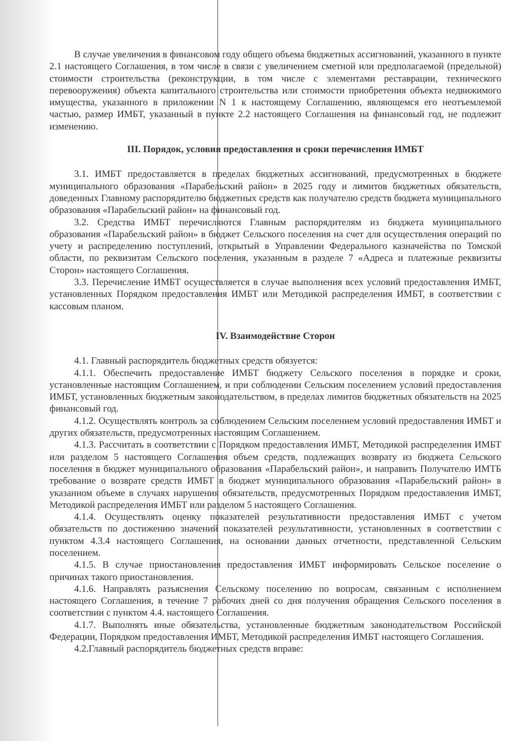В случае увеличения в финансовом году общего объема бюджетных ассигнований, указанного в пункте 2.1 настоящего Соглашения, в том числе в связи с увеличением сметной или предполагаемой (предельной) стоимости строительства (реконструкции, в том числе с элементами реставрации, технического перевооружения) объекта капитального строительства или стоимости приобретения объекта недвижимого имущества, указанного в приложении N 1 к настоящему Соглашению, являющемся его неотъемлемой частью, размер ИМБТ, указанный в пункте 2.2 настоящего Соглашения на финансовый год, не подлежит изменению.
III. Порядок, условия предоставления и сроки перечисления ИМБТ
3.1. ИМБТ предоставляется в пределах бюджетных ассигнований, предусмотренных в бюджете муниципального образования «Парабельский район» в 2025 году и лимитов бюджетных обязательств, доведенных Главному распорядителю бюджетных средств как получателю средств бюджета муниципального образования «Парабельский район» на финансовый год.
3.2. Средства ИМБТ перечисляются Главным распорядителям из бюджета муниципального образования «Парабельский район» в бюджет Сельского поселения на счет для осуществления операций по учету и распределению поступлений, открытый в Управлении Федерального казначейства по Томской области, по реквизитам Сельского поселения, указанным в разделе 7 «Адреса и платежные реквизиты Сторон» настоящего Соглашения.
3.3. Перечисление ИМБТ осуществляется в случае выполнения всех условий предоставления ИМБТ, установленных Порядком предоставления ИМБТ или Методикой распределения ИМБТ, в соответствии с кассовым планом.
IV. Взаимодействие Сторон
4.1. Главный распорядитель бюджетных средств обязуется:
4.1.1. Обеспечить предоставление ИМБТ бюджету Сельского поселения в порядке и сроки, установленные настоящим Соглашением, и при соблюдении Сельским поселением условий предоставления ИМБТ, установленных бюджетным законодательством, в пределах лимитов бюджетных обязательств на 2025 финансовый год.
4.1.2. Осуществлять контроль за соблюдением Сельским поселением условий предоставления ИМБТ и других обязательств, предусмотренных настоящим Соглашением.
4.1.3. Рассчитать в соответствии с Порядком предоставления ИМБТ, Методикой распределения ИМБТ или разделом 5 настоящего Соглашения объем средств, подлежащих возврату из бюджета Сельского поселения в бюджет муниципального образования «Парабельский район», и направить Получателю ИМТБ требование о возврате средств ИМБТ в бюджет муниципального образования «Парабельский район» в указанном объеме в случаях нарушения обязательств, предусмотренных Порядком предоставления ИМБТ, Методикой распределения ИМБТ или разделом 5 настоящего Соглашения.
4.1.4. Осуществлять оценку показателей результативности предоставления ИМБТ с учетом обязательств по достижению значений показателей результативности, установленных в соответствии с пунктом 4.3.4 настоящего Соглашения, на основании данных отчетности, представленной Сельским поселением.
4.1.5. В случае приостановления предоставления ИМБТ информировать Сельское поселение о причинах такого приостановления.
4.1.6. Направлять разъяснения Сельскому поселению по вопросам, связанным с исполнением настоящего Соглашения, в течение 7 рабочих дней со дня получения обращения Сельского поселения в соответствии с пунктом 4.4. настоящего Соглашения.
4.1.7. Выполнять иные обязательства, установленные бюджетным законодательством Российской Федерации, Порядком предоставления ИМБТ, Методикой распределения ИМБТ настоящего Соглашения.
4.2.Главный распорядитель бюджетных средств вправе: